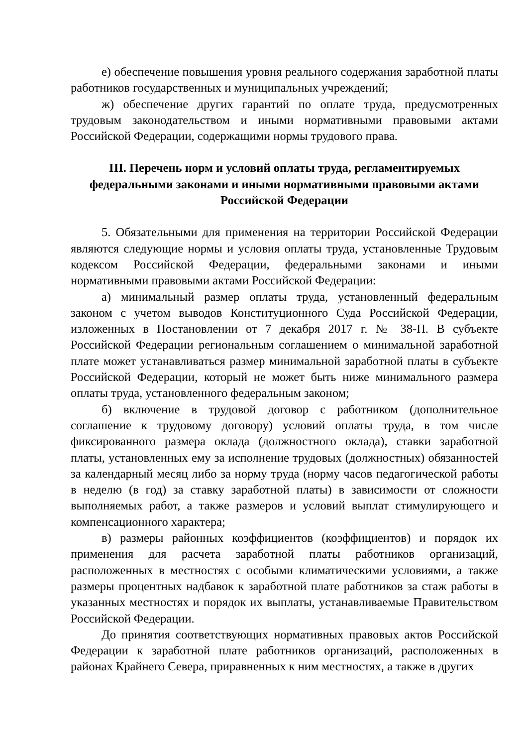е) обеспечение повышения уровня реального содержания заработной платы работников государственных и муниципальных учреждений;
ж) обеспечение других гарантий по оплате труда, предусмотренных трудовым законодательством и иными нормативными правовыми актами Российской Федерации, содержащими нормы трудового права.
III. Перечень норм и условий оплаты труда, регламентируемых
федеральными законами и иными нормативными правовыми актами
Российской Федерации
5. Обязательными для применения на территории Российской Федерации являются следующие нормы и условия оплаты труда, установленные Трудовым кодексом Российской Федерации, федеральными законами и иными нормативными правовыми актами Российской Федерации:
а) минимальный размер оплаты труда, установленный федеральным законом с учетом выводов Конституционного Суда Российской Федерации, изложенных в Постановлении от 7 декабря 2017 г. № 38-П. В субъекте Российской Федерации региональным соглашением о минимальной заработной плате может устанавливаться размер минимальной заработной платы в субъекте Российской Федерации, который не может быть ниже минимального размера оплаты труда, установленного федеральным законом;
б) включение в трудовой договор с работником (дополнительное соглашение к трудовому договору) условий оплаты труда, в том числе фиксированного размера оклада (должностного оклада), ставки заработной платы, установленных ему за исполнение трудовых (должностных) обязанностей за календарный месяц либо за норму труда (норму часов педагогической работы в неделю (в год) за ставку заработной платы) в зависимости от сложности выполняемых работ, а также размеров и условий выплат стимулирующего и компенсационного характера;
в) размеры районных коэффициентов (коэффициентов) и порядок их применения для расчета заработной платы работников организаций, расположенных в местностях с особыми климатическими условиями, а также размеры процентных надбавок к заработной плате работников за стаж работы в указанных местностях и порядок их выплаты, устанавливаемые Правительством Российской Федерации.
До принятия соответствующих нормативных правовых актов Российской Федерации к заработной плате работников организаций, расположенных в районах Крайнего Севера, приравненных к ним местностях, а также в других